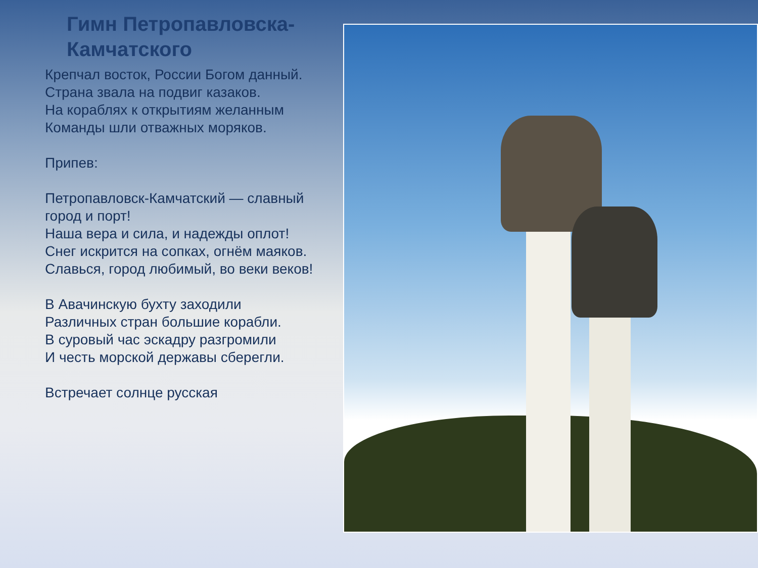Гимн Петропавловска-Камчатского
Крепчал восток, России Богом данный.
Страна звала на подвиг казаков.
На кораблях к открытиям желанным
Команды шли отважных моряков.
Припев:
Петропавловск-Камчатский — славный город и порт!
Наша вера и сила, и надежды оплот!
Снег искрится на сопках, огнём маяков.
Славься, город любимый, во веки веков!
В Авачинскую бухту заходили
Различных стран большие корабли.
В суровый час эскадру разгромили
И честь морской державы сберегли.
Встречает солнце русская